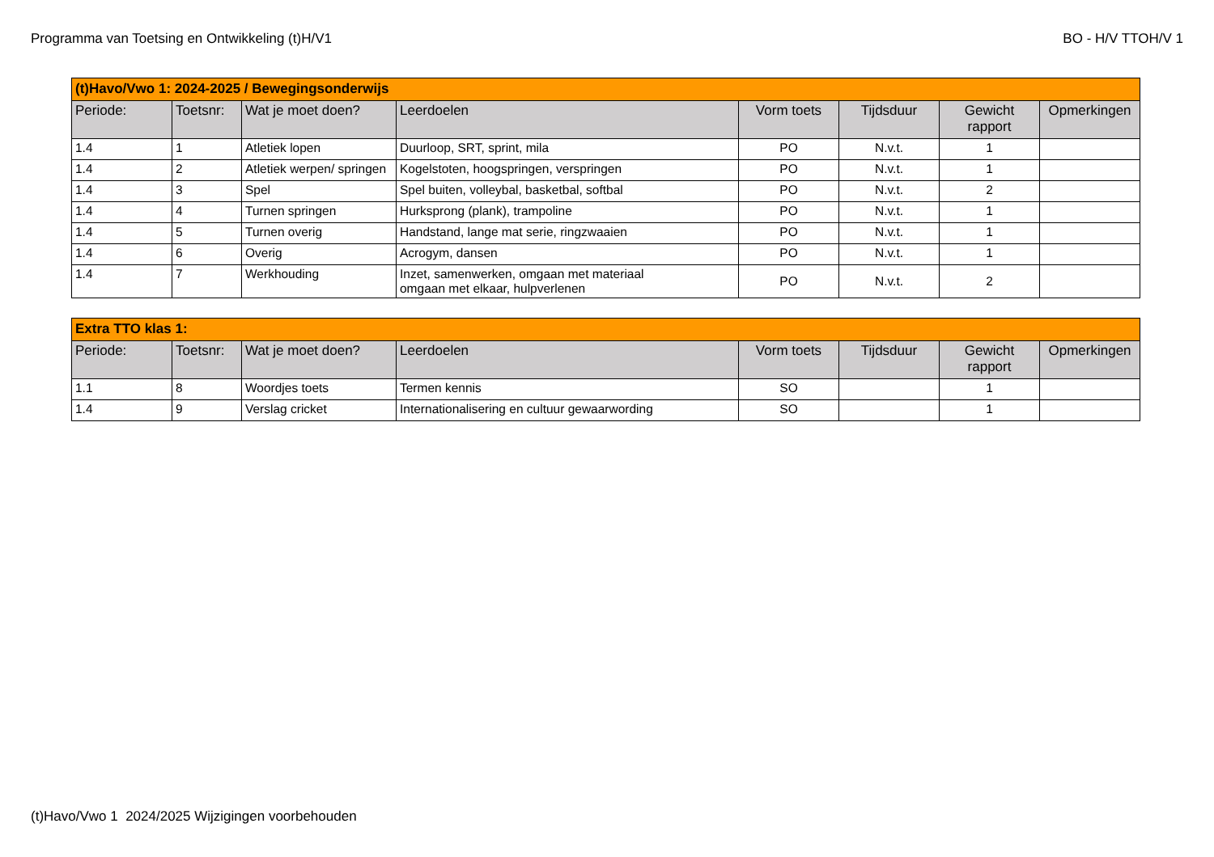Programma van Toetsing en Ontwikkeling (t)H/V1 BO - H/V TTOH/V 1
| (t)Havo/Vwo 1: 2024-2025 / Bewegingsonderwijs | | | | | | | |
| Periode: | Toetsnr: | Wat je moet doen? | Leerdoelen | Vorm toets | Tijdsduur | Gewicht rapport | Opmerkingen |
| 1.4 | 1 | Atletiek lopen | Duurloop, SRT, sprint, mila | PO | N.v.t. | 1 | |
| 1.4 | 2 | Atletiek werpen/ springen | Kogelstoten, hoogspringen, verspringen | PO | N.v.t. | 1 | |
| 1.4 | 3 | Spel | Spel buiten, volleybal, basketbal, softbal | PO | N.v.t. | 2 | |
| 1.4 | 4 | Turnen springen | Hurksprong (plank), trampoline | PO | N.v.t. | 1 | |
| 1.4 | 5 | Turnen overig | Handstand, lange mat serie, ringzwaaien | PO | N.v.t. | 1 | |
| 1.4 | 6 | Overig | Acrogym, dansen | PO | N.v.t. | 1 | |
| 1.4 | 7 | Werkhouding | Inzet, samenwerken, omgaan met materiaal omgaan met elkaar, hulpverlenen | PO | N.v.t. | 2 | |
| Extra TTO klas 1: | | | | | | | |
| Periode: | Toetsnr: | Wat je moet doen? | Leerdoelen | Vorm toets | Tijdsduur | Gewicht rapport | Opmerkingen |
| 1.1 | 8 | Woordjes toets | Termen kennis | SO | | 1 | |
| 1.4 | 9 | Verslag cricket | Internationalisering en cultuur gewaarwording | SO | | 1 | |
(t)Havo/Vwo 1 2024/2025 Wijzigingen voorbehouden